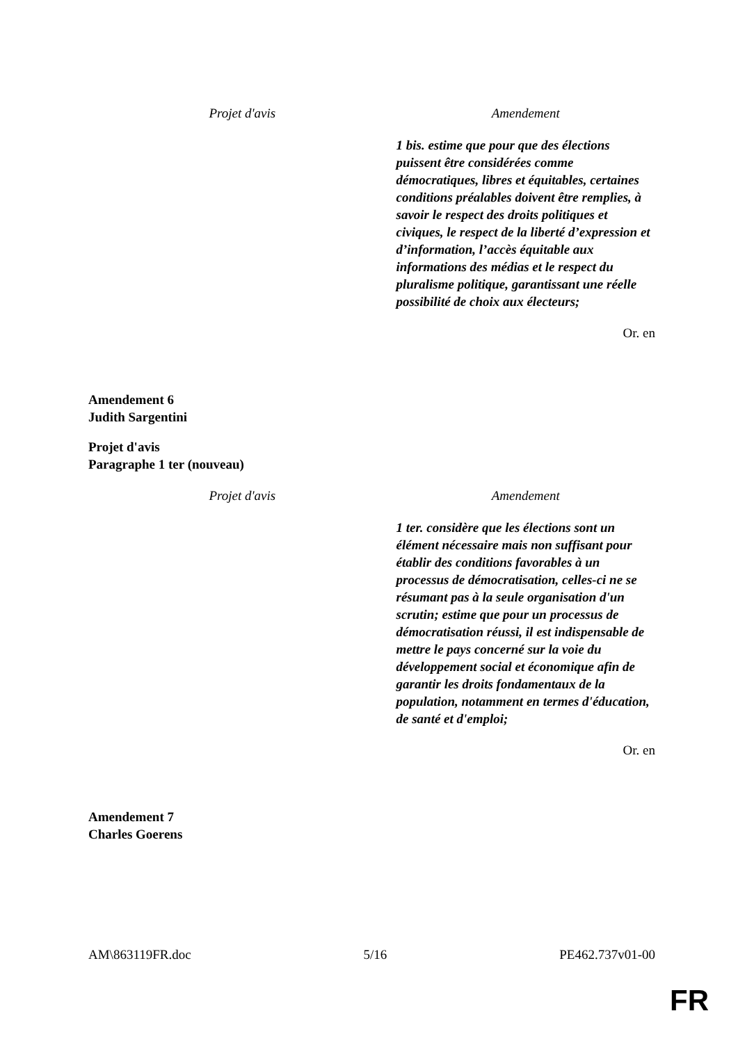| Projet d'avis | Amendement |
| --- | --- |
| | 1 bis. estime que pour que des élections puissent être considérées comme démocratiques, libres et équitables, certaines conditions préalables doivent être remplies, à savoir le respect des droits politiques et civiques, le respect de la liberté d’expression et d’information, l’accès équitable aux informations des médias et le respect du pluralisme politique, garantissant une réelle possibilité de choix aux électeurs; |
Or. en
Amendement 6
Judith Sargentini
Projet d'avis
Paragraphe 1 ter (nouveau)
| Projet d'avis | Amendement |
| --- | --- |
| | 1 ter. considère que les élections sont un élément nécessaire mais non suffisant pour établir des conditions favorables à un processus de démocratisation, celles-ci ne se résumant pas à la seule organisation d'un scrutin; estime que pour un processus de démocratisation réussi, il est indispensable de mettre le pays concerné sur la voie du développement social et économique afin de garantir les droits fondamentaux de la population, notamment en termes d'éducation, de santé et d'emploi; |
Or. en
Amendement 7
Charles Goerens
AM\863119FR.doc 5/16 PE462.737v01-00
FR